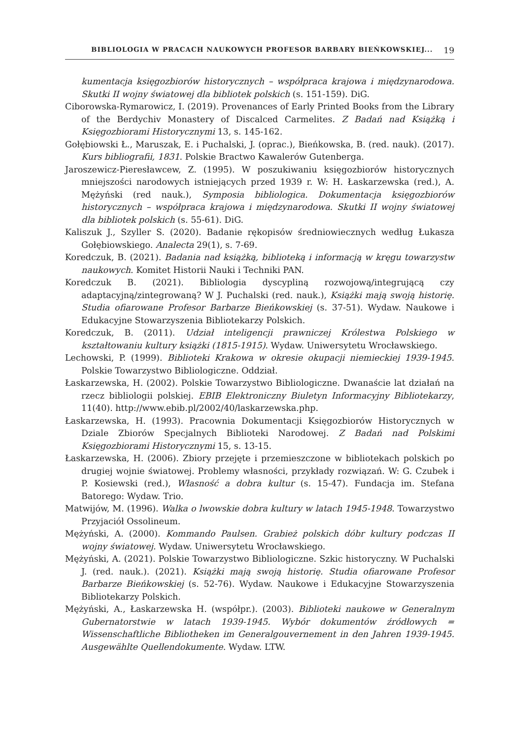BIBLIOLOGIA W PRACACH NAUKOWYCH PROFESOR BARBARY BIEŃKOWSKIEJ... 19
kumentacja księgozbiorów historycznych – współpraca krajowa i międzynarodowa. Skutki II wojny światowej dla bibliotek polskich (s. 151-159). DiG.
Ciborowska-Rymarowicz, I. (2019). Provenances of Early Printed Books from the Library of the Berdychiv Monastery of Discalced Carmelites. Z Badań nad Książką i Księgozbiorami Historycznymi 13, s. 145-162.
Gołębiowski Ł., Maruszak, E. i Puchalski, J. (oprac.), Bieńkowska, B. (red. nauk). (2017). Kurs bibliografii, 1831. Polskie Bractwo Kawalerów Gutenberga.
Jaroszewicz-Pieresławcew, Z. (1995). W poszukiwaniu księgozbiorów historycznych mniejszości narodowych istniejących przed 1939 r. W: H. Łaskarzewska (red.), A. Mężyński (red nauk.), Symposia bibliologica. Dokumentacja księgozbiorów historycznych – współpraca krajowa i międzynarodowa. Skutki II wojny światowej dla bibliotek polskich (s. 55-61). DiG.
Kaliszuk J., Szyller S. (2020). Badanie rękopisów średniowiecznych według Łukasza Gołębiowskiego. Analecta 29(1), s. 7-69.
Koredczuk, B. (2021). Badania nad książką, biblioteką i informacją w kręgu towarzystw naukowych. Komitet Historii Nauki i Techniki PAN.
Koredczuk B. (2021). Bibliologia dyscypliną rozwojową/integrującą czy adaptacyjną/zintegrowaną? W J. Puchalski (red. nauk.), Książki mają swoją historię. Studia ofiarowane Profesor Barbarze Bieńkowskiej (s. 37-51). Wydaw. Naukowe i Edukacyjne Stowarzyszenia Bibliotekarzy Polskich.
Koredczuk, B. (2011). Udział inteligencji prawniczej Królestwa Polskiego w kształtowaniu kultury książki (1815-1915). Wydaw. Uniwersytetu Wrocławskiego.
Lechowski, P. (1999). Biblioteki Krakowa w okresie okupacji niemieckiej 1939-1945. Polskie Towarzystwo Bibliologiczne. Oddział.
Łaskarzewska, H. (2002). Polskie Towarzystwo Bibliologiczne. Dwanaście lat działań na rzecz bibliologii polskiej. EBIB Elektroniczny Biuletyn Informacyjny Bibliotekarzy, 11(40). http://www.ebib.pl/2002/40/laskarzewska.php.
Łaskarzewska, H. (1993). Pracownia Dokumentacji Księgozbiorów Historycznych w Dziale Zbiorów Specjalnych Biblioteki Narodowej. Z Badań nad Polskimi Księgozbiorami Historycznymi 15, s. 13-15.
Łaskarzewska, H. (2006). Zbiory przejęte i przemieszczone w bibliotekach polskich po drugiej wojnie światowej. Problemy własności, przykłady rozwiązań. W: G. Czubek i P. Kosiewski (red.), Własność a dobra kultur (s. 15-47). Fundacja im. Stefana Batorego: Wydaw. Trio.
Matwijów, M. (1996). Walka o lwowskie dobra kultury w latach 1945-1948. Towarzystwo Przyjaciół Ossolineum.
Mężyński, A. (2000). Kommando Paulsen. Grabież polskich dóbr kultury podczas II wojny światowej. Wydaw. Uniwersytetu Wrocławskiego.
Mężyński, A. (2021). Polskie Towarzystwo Bibliologiczne. Szkic historyczny. W Puchalski J. (red. nauk.). (2021). Książki mają swoją historię. Studia ofiarowane Profesor Barbarze Bieńkowskiej (s. 52-76). Wydaw. Naukowe i Edukacyjne Stowarzyszenia Bibliotekarzy Polskich.
Mężyński, A., Łaskarzewska H. (współpr.). (2003). Biblioteki naukowe w Generalnym Gubernatorstwie w latach 1939-1945. Wybór dokumentów źródłowych = Wissenschaftliche Bibliotheken im Generalgouvernement in den Jahren 1939-1945. Ausgewählte Quellendokumente. Wydaw. LTW.